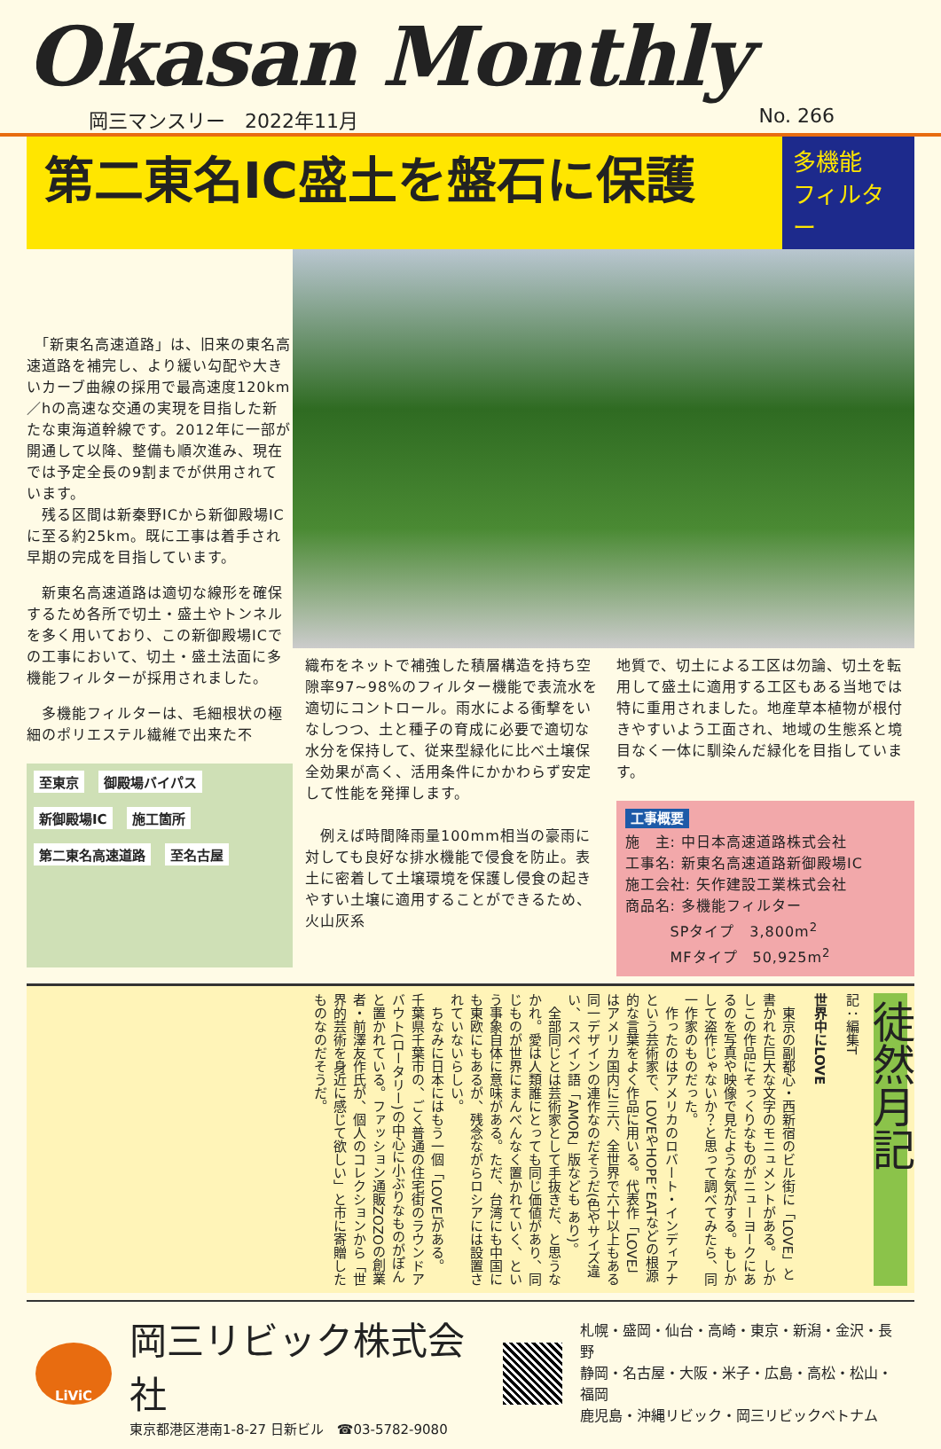Okasan Monthly
岡三マンスリー　2022年11月 No. 266
第二東名IC盛土を盤石に保護
多機能
フィルター
　「新東名高速道路」は、旧来の東名高速道路を補完し、より緩い勾配や大きいカーブ曲線の採用で最高速度120km／hの高速な交通の実現を目指した新たな東海道幹線です。2012年に一部が開通して以降、整備も順次進み、現在では予定全長の9割までが供用されています。
　残る区間は新秦野ICから新御殿場ICに至る約25km。既に工事は着手され早期の完成を目指しています。
　新東名高速道路は適切な線形を確保するため各所で切土・盛土やトンネルを多く用いており、この新御殿場ICでの工事において、切土・盛土法面に多機能フィルターが採用されました。
　多機能フィルターは、毛細根状の極細のポリエステル繊維で出来た不
至東京 御殿場バイパス 新御殿場IC 施工箇所 第二東名高速道路 至名古屋
織布をネットで補強した積層構造を持ち空隙率97~98%のフィルター機能で表流水を適切にコントロール。雨水による衝撃をいなしつつ、土と種子の育成に必要で適切な水分を保持して、従来型緑化に比べ土壌保全効果が高く、活用条件にかかわらず安定して性能を発揮します。
　例えば時間降雨量100mm相当の豪雨に対しても良好な排水機能で侵食を防止。表土に密着して土壌環境を保護し侵食の起きやすい土壌に適用することができるため、火山灰系
地質で、切土による工区は勿論、切土を転用して盛土に適用する工区もある当地では特に重用されました。地産草本植物が根付きやすいよう工面され、地域の生態系と境目なく一体に馴染んだ緑化を目指しています。
工事概要
施　主: 中日本高速道路株式会社
工事名: 新東名高速道路新御殿場IC
施工会社: 矢作建設工業株式会社
商品名: 多機能フィルター
　　　SPタイプ　3,800m<sup>2</sup>
　　　MFタイプ　50,925m<sup>2</sup>
徒然月記
記：編集T
世界中にLOVE
　東京の副都心・西新宿のビル街に「LOVE」と書かれた巨大な文字のモニュメントがある。しかしこの作品にそっくりなものがニューヨークにあるのを写真や映像で見たような気がする。もしかして盗作じゃないか？と思って調べてみたら、同一作家のものだった。
　作ったのはアメリカのロバート・インディアナという芸術家で、LOVEやHOPE、EATなどの根源的な言葉をよく作品に用いる。代表作「LOVE」はアメリカ国内に三六、全世界で六十以上もある同一デザインの連作なのだそうだ(色やサイズ違い、スペイン語「AMOR」版なども あり)。
　全部同じとは芸術家として手抜きだ、と思うなかれ。愛は人類誰にとっても同じ価値があり、同じものが世界にまんべんなく置かれていく、という事象自体に意味がある。ただ、台湾にも中国にも東欧にもあるが、残念ながらロシアには設置されていないらしい。
　ちなみに日本にはもう一個「LOVE」がある。千葉県千葉市の、ごく普通の住宅街のラウンドアバウト(ロータリー)の中心に小ぶりなものがぽんと置かれている。ファッション通販ZOZOの創業者・前澤友作氏が、個人のコレクションから「世界的芸術を身近に感じて欲しい」と市に寄贈したものなのだそうだ。
LiViC
岡三リビック株式会社
東京都港区港南1-8-27 日新ビル　☎03-5782-9080
札幌・盛岡・仙台・高崎・東京・新潟・金沢・長野
静岡・名古屋・大阪・米子・広島・高松・松山・福岡
鹿児島・沖縄リビック・岡三リビックベトナム